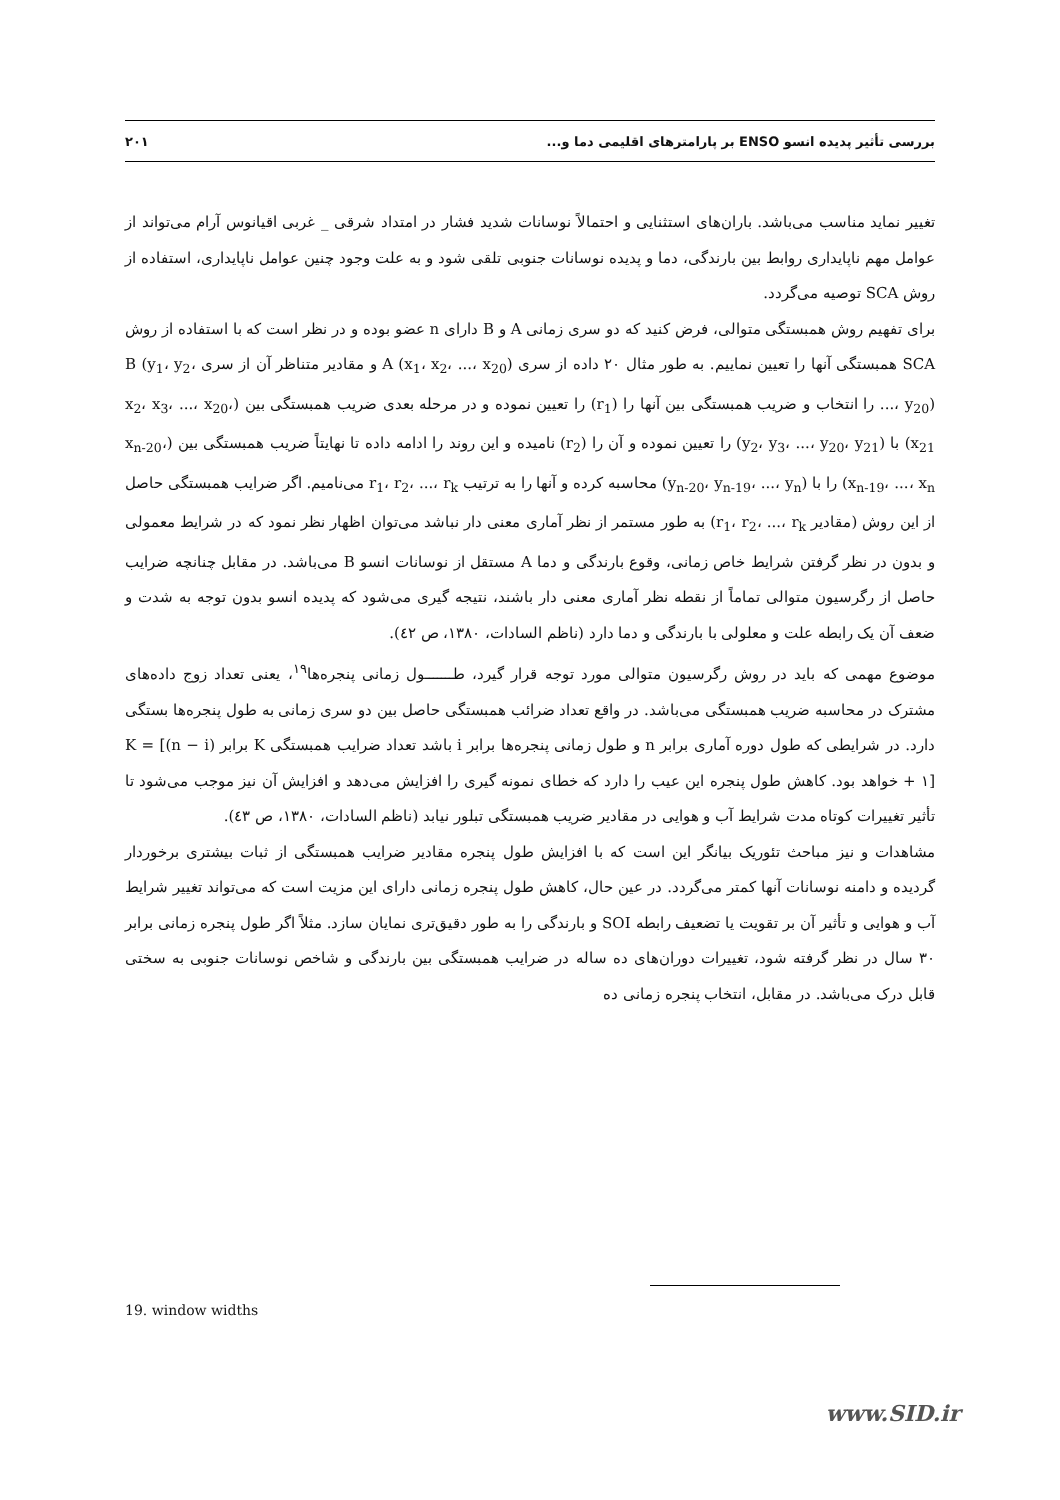بررسی تأثیر پدیده انسو ENSO بر پارامترهای اقلیمی دما و... ۲۰۱
تغییر نماید مناسب می‌باشد. باران‌های استثنایی و احتمالاً نوسانات شدید فشار در امتداد شرقی _ غربی اقیانوس آرام می‌تواند از عوامل مهم ناپایداری روابط بین بارندگی، دما و پدیده نوسانات جنوبی تلقی شود و به علت وجود چنین عوامل ناپایداری، استفاده از روش SCA توصیه می‌گردد.
برای تفهیم روش همبستگی متوالی، فرض کنید که دو سری زمانی A و B دارای n عضو بوده و در نظر است که با استفاده از روش SCA همبستگی آنها را تعیین نماییم. به طور مثال ۲۰ داده از سری A (x<sub>1</sub>، x<sub>2</sub>، ...، x<sub>20</sub>) و مقادیر متناظر آن از سری B (y<sub>1</sub>، y<sub>2</sub>، ...، y<sub>20</sub>) را انتخاب و ضریب همبستگی بین آنها را (r<sub>1</sub>) را تعیین نموده و در مرحله بعدی ضریب همبستگی بین (x<sub>2</sub>، x<sub>3</sub>، ...، x<sub>20</sub>، x<sub>21</sub>) با (y<sub>2</sub>، y<sub>3</sub>، ...، y<sub>20</sub>، y<sub>21</sub>) را تعیین نموده و آن را (r<sub>2</sub>) نامیده و این روند را ادامه داده تا نهایتاً ضریب همبستگی بین (x<sub>n-20</sub>، x<sub>n-19</sub>، ...، x<sub>n</sub>) را با (y<sub>n-20</sub>، y<sub>n-19</sub>، ...، y<sub>n</sub>) محاسبه کرده و آنها را به ترتیب r<sub>1</sub>، r<sub>2</sub>، ...، r<sub>k</sub> می‌نامیم. اگر ضرایب همبستگی حاصل از این روش (مقادیر r<sub>1</sub>، r<sub>2</sub>، ...، r<sub>k</sub>) به طور مستمر از نظر آماری معنی دار نباشد می‌توان اظهار نظر نمود که در شرایط معمولی و بدون در نظر گرفتن شرایط خاص زمانی، وقوع بارندگی و دما A مستقل از نوسانات انسو B می‌باشد. در مقابل چنانچه ضرایب حاصل از رگرسیون متوالی تماماً از نقطه نظر آماری معنی دار باشند، نتیجه گیری می‌شود که پدیده انسو بدون توجه به شدت و ضعف آن یک رابطه علت و معلولی با بارندگی و دما دارد (ناظم السادات، ۱۳۸۰، ص ٤۲).
موضوع مهمی که باید در روش رگرسیون متوالی مورد توجه قرار گیرد، طـــــــول زمانی پنجره‌ها<sup>۱۹</sup>، یعنی تعداد زوج داده‌های مشترک در محاسبه ضریب همبستگی می‌باشد. در واقع تعداد ضرائب همبستگی حاصل بین دو سری زمانی به طول پنجره‌ها بستگی دارد. در شرایطی که طول دوره آماری برابر n و طول زمانی پنجره‌ها برابر i باشد تعداد ضرایب همبستگی K برابر K = [(n − i) + ۱] خواهد بود. کاهش طول پنجره این عیب را دارد که خطای نمونه گیری را افزایش می‌دهد و افزایش آن نیز موجب می‌شود تا تأثیر تغییرات کوتاه مدت شرایط آب و هوایی در مقادیر ضریب همبستگی تبلور نیابد (ناظم السادات، ۱۳۸۰، ص ٤۳).
مشاهدات و نیز مباحث تئوریک بیانگر این است که با افزایش طول پنجره مقادیر ضرایب همبستگی از ثبات بیشتری برخوردار گردیده و دامنه نوسانات آنها کمتر می‌گردد. در عین حال، کاهش طول پنجره زمانی دارای این مزیت است که می‌تواند تغییر شرایط آب و هوایی و تأثیر آن بر تقویت یا تضعیف رابطه SOI و بارندگی را به طور دقیق‌تری نمایان سازد. مثلاً اگر طول پنجره زمانی برابر ۳۰ سال در نظر گرفته شود، تغییرات دوران‌های ده ساله در ضرایب همبستگی بین بارندگی و شاخص نوسانات جنوبی به سختی قابل درک می‌باشد. در مقابل، انتخاب پنجره زمانی ده
19. window widths
www.SID.ir